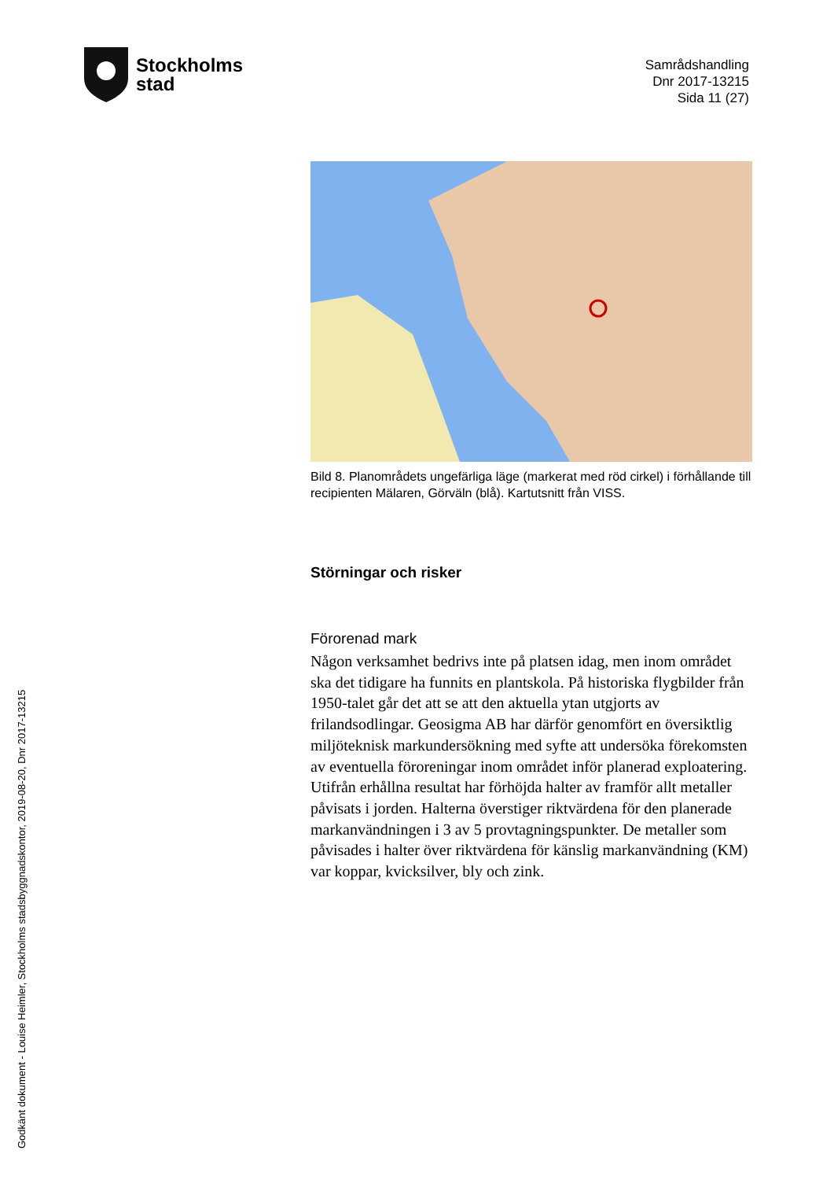Stockholms
stad
Samrådshandling
Dnr 2017-13215
Sida 11 (27)
Bild 8. Planområdets ungefärliga läge (markerat med röd cirkel) i förhållande till recipienten Mälaren, Görväln (blå). Kartutsnitt från VISS.
Störningar och risker
Förorenad mark
Någon verksamhet bedrivs inte på platsen idag, men inom området ska det tidigare ha funnits en plantskola. På historiska flygbilder från 1950-talet går det att se att den aktuella ytan utgjorts av frilandsodlingar. Geosigma AB har därför genomfört en översiktlig miljöteknisk markundersökning med syfte att undersöka förekomsten av eventuella föroreningar inom området inför planerad exploatering. Utifrån erhållna resultat har förhöjda halter av framför allt metaller påvisats i jorden. Halterna överstiger riktvärdena för den planerade markanvändningen i 3 av 5 provtagningspunkter. De metaller som påvisades i halter över riktvärdena för känslig markanvändning (KM) var koppar, kvicksilver, bly och zink.
Godkänt dokument - Louise Heimler, Stockholms stadsbyggnadskontor, 2019-08-20, Dnr 2017-13215